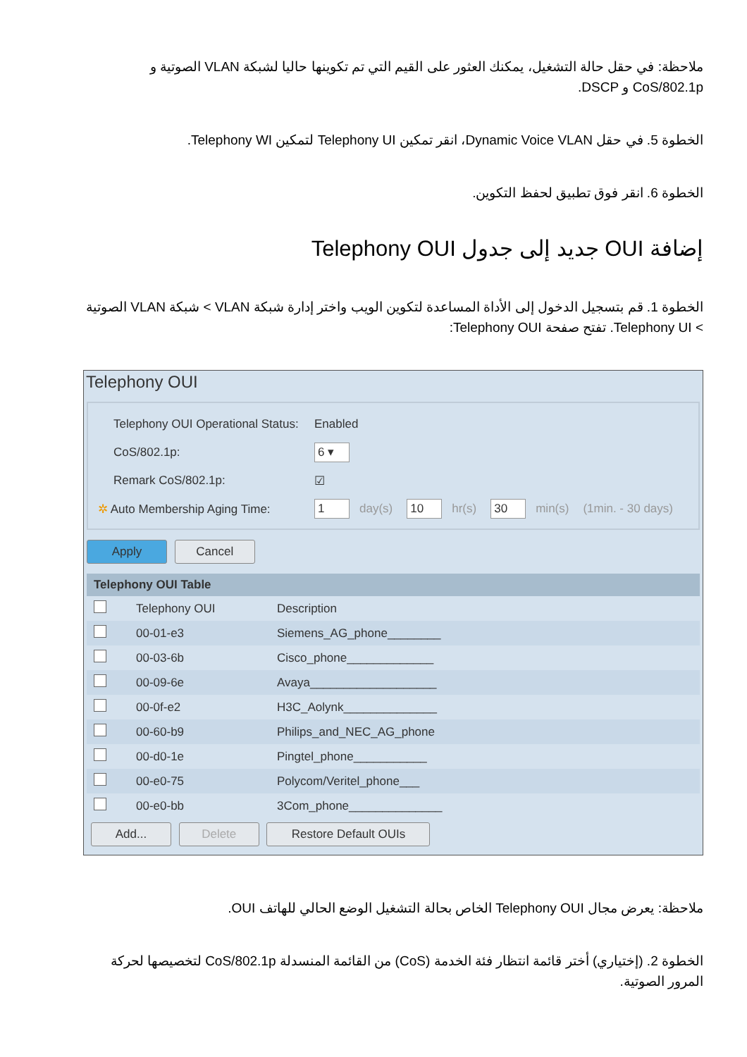ملاحظة: في حقل حالة التشغيل، يمكنك العثور على القيم التي تم تكوينها حاليا لشبكة VLAN الصوتية و CoS/802.1p و DSCP.
الخطوة 5. في حقل Dynamic Voice VLAN، انقر تمكين Telephony UI لتمكين Telephony WI.
الخطوة 6. انقر فوق تطبيق لحفظ التكوين.
إضافة OUI جديد إلى جدول Telephony OUI
الخطوة 1. قم بتسجيل الدخول إلى الأداة المساعدة لتكوين الويب واختر إدارة شبكة VLAN > شبكة VLAN الصوتية > Telephony UI. تفتح صفحة Telephony OUI:
Telephony OUI
Telephony OUI Operational Status: Enabled
CoS/802.1p: 6 ▾
Remark CoS/802.1p: ☑
✲ Auto Membership Aging Time: 1 day(s) 10 hr(s) 30 min(s) (1min. - 30 days)
Apply Cancel
| Telephony OUI Table | | |
| --- | --- | --- |
| | Telephony OUI | Description |
| | 00-01-e3 | Siemens_AG_phone________ |
| | 00-03-6b | Cisco_phone_____________ |
| | 00-09-6e | Avaya___________________ |
| | 00-0f-e2 | H3C_Aolynk______________ |
| | 00-60-b9 | Philips_and_NEC_AG_phone |
| | 00-d0-1e | Pingtel_phone___________ |
| | 00-e0-75 | Polycom/Veritel_phone___ |
| | 00-e0-bb | 3Com_phone______________ |
Add... Delete Restore Default OUIs
ملاحظة: يعرض مجال Telephony OUI الخاص بحالة التشغيل الوضع الحالي للهاتف OUI.
الخطوة 2. (إختياري) أختر قائمة انتظار فئة الخدمة (CoS) من القائمة المنسدلة CoS/802.1p لتخصيصها لحركة المرور الصوتية.